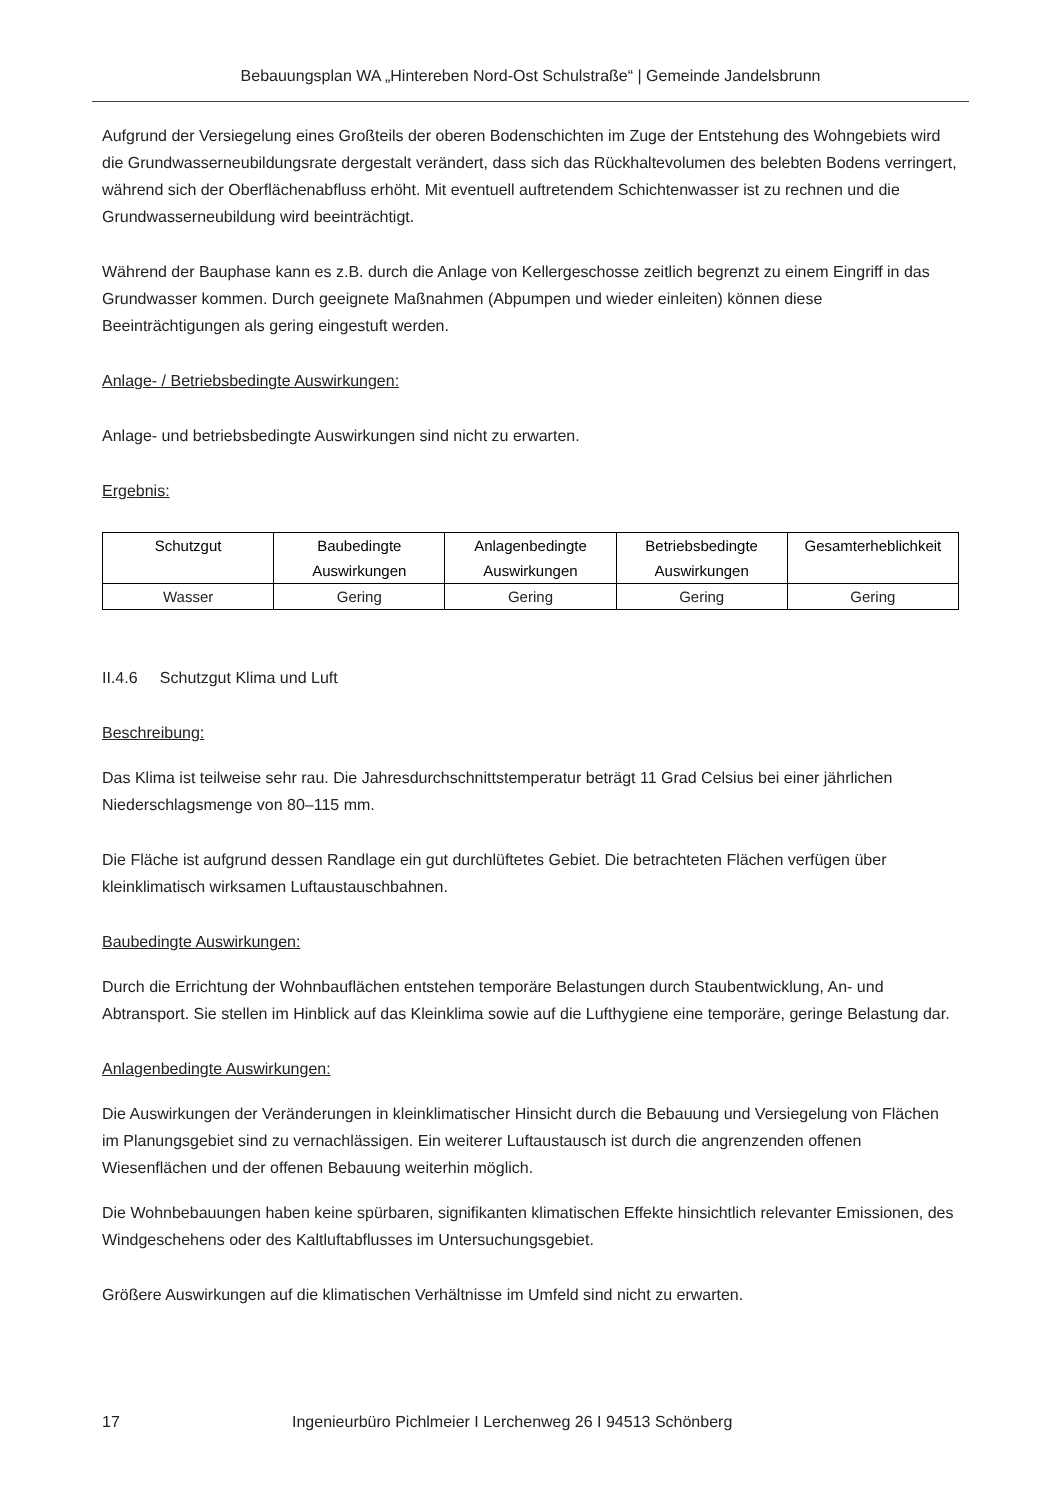Bebauungsplan WA „Hintereben Nord-Ost Schulstraße“ | Gemeinde Jandelsbrunn
Aufgrund der Versiegelung eines Großteils der oberen Bodenschichten im Zuge der Entstehung des Wohngebiets wird die Grundwasserneubildungsrate dergestalt verändert, dass sich das Rückhaltevolumen des belebten Bodens verringert, während sich der Oberflächenabfluss erhöht. Mit eventuell auftretendem Schichtenwasser ist zu rechnen und die Grundwasserneubildung wird beeinträchtigt.
Während der Bauphase kann es z.B. durch die Anlage von Kellergeschosse zeitlich begrenzt zu einem Eingriff in das Grundwasser kommen. Durch geeignete Maßnahmen (Abpumpen und wieder einleiten) können diese Beeinträchtigungen als gering eingestuft werden.
Anlage- / Betriebsbedingte Auswirkungen:
Anlage- und betriebsbedingte Auswirkungen sind nicht zu erwarten.
Ergebnis:
| Schutzgut | Baubedingte Auswirkungen | Anlagenbedingte Auswirkungen | Betriebsbedingte Auswirkungen | Gesamterheblichkeit |
| --- | --- | --- | --- | --- |
| Wasser | Gering | Gering | Gering | Gering |
II.4.6 Schutzgut Klima und Luft
Beschreibung:
Das Klima ist teilweise sehr rau. Die Jahresdurchschnittstemperatur beträgt 11 Grad Celsius bei einer jährlichen Niederschlagsmenge von 80–115 mm.
Die Fläche ist aufgrund dessen Randlage ein gut durchlüftetes Gebiet. Die betrachteten Flächen verfügen über kleinklimatisch wirksamen Luftaustauschbahnen.
Baubedingte Auswirkungen:
Durch die Errichtung der Wohnbauflächen entstehen temporäre Belastungen durch Staubentwicklung, An- und Abtransport. Sie stellen im Hinblick auf das Kleinklima sowie auf die Lufthygiene eine temporäre, geringe Belastung dar.
Anlagenbedingte Auswirkungen:
Die Auswirkungen der Veränderungen in kleinklimatischer Hinsicht durch die Bebauung und Versiegelung von Flächen im Planungsgebiet sind zu vernachlässigen. Ein weiterer Luftaustausch ist durch die angrenzenden offenen Wiesenflächen und der offenen Bebauung weiterhin möglich.
Die Wohnbebauungen haben keine spürbaren, signifikanten klimatischen Effekte hinsichtlich relevanter Emissionen, des Windgeschehens oder des Kaltluftabflusses im Untersuchungsgebiet.
Größere Auswirkungen auf die klimatischen Verhältnisse im Umfeld sind nicht zu erwarten.
17 Ingenieurbüro Pichlmeier I Lerchenweg 26 I 94513 Schönberg